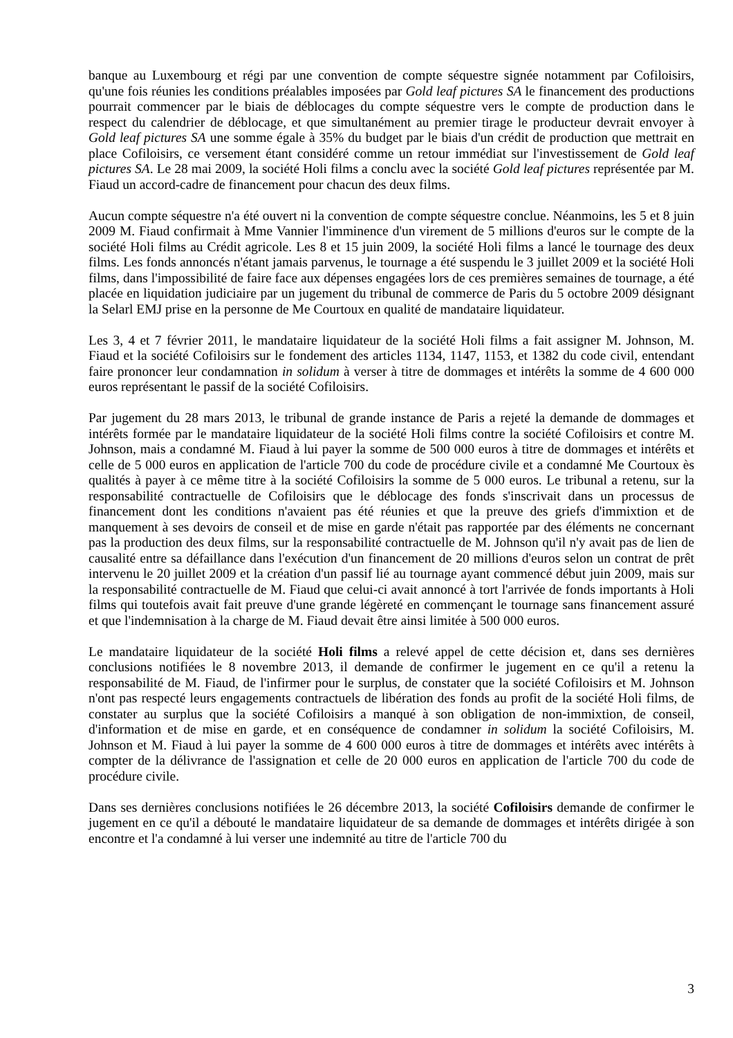banque au Luxembourg et régi par une convention de compte séquestre signée notamment par Cofiloisirs, qu'une fois réunies les conditions préalables imposées par Gold leaf pictures SA le financement des productions pourrait commencer par le biais de déblocages du compte séquestre vers le compte de production dans le respect du calendrier de déblocage, et que simultanément au premier tirage le producteur devrait envoyer à Gold leaf pictures SA une somme égale à 35% du budget par le biais d'un crédit de production que mettrait en place Cofiloisirs, ce versement étant considéré comme un retour immédiat sur l'investissement de Gold leaf pictures SA. Le 28 mai 2009, la société Holi films a conclu avec la société Gold leaf pictures représentée par M. Fiaud un accord-cadre de financement pour chacun des deux films.
Aucun compte séquestre n'a été ouvert ni la convention de compte séquestre conclue. Néanmoins, les 5 et 8 juin 2009 M. Fiaud confirmait à Mme Vannier l'imminence d'un virement de 5 millions d'euros sur le compte de la société Holi films au Crédit agricole. Les 8 et 15 juin 2009, la société Holi films a lancé le tournage des deux films. Les fonds annoncés n'étant jamais parvenus, le tournage a été suspendu le 3 juillet 2009 et la société Holi films, dans l'impossibilité de faire face aux dépenses engagées lors de ces premières semaines de tournage, a été placée en liquidation judiciaire par un jugement du tribunal de commerce de Paris du 5 octobre 2009 désignant la Selarl EMJ prise en la personne de Me Courtoux en qualité de mandataire liquidateur.
Les 3, 4 et 7 février 2011, le mandataire liquidateur de la société Holi films a fait assigner M. Johnson, M. Fiaud et la société Cofiloisirs sur le fondement des articles 1134, 1147, 1153, et 1382 du code civil, entendant faire prononcer leur condamnation in solidum à verser à titre de dommages et intérêts la somme de 4 600 000 euros représentant le passif de la société Cofiloisirs.
Par jugement du 28 mars 2013, le tribunal de grande instance de Paris a rejeté la demande de dommages et intérêts formée par le mandataire liquidateur de la société Holi films contre la société Cofiloisirs et contre M. Johnson, mais a condamné M. Fiaud à lui payer la somme de 500 000 euros à titre de dommages et intérêts et celle de 5 000 euros en application de l'article 700 du code de procédure civile et a condamné Me Courtoux ès qualités à payer à ce même titre à la société Cofiloisirs la somme de 5 000 euros. Le tribunal a retenu, sur la responsabilité contractuelle de Cofiloisirs que le déblocage des fonds s'inscrivait dans un processus de financement dont les conditions n'avaient pas été réunies et que la preuve des griefs d'immixtion et de manquement à ses devoirs de conseil et de mise en garde n'était pas rapportée par des éléments ne concernant pas la production des deux films, sur la responsabilité contractuelle de M. Johnson qu'il n'y avait pas de lien de causalité entre sa défaillance dans l'exécution d'un financement de 20 millions d'euros selon un contrat de prêt intervenu le 20 juillet 2009 et la création d'un passif lié au tournage ayant commencé début juin 2009, mais sur la responsabilité contractuelle de M. Fiaud que celui-ci avait annoncé à tort l'arrivée de fonds importants à Holi films qui toutefois avait fait preuve d'une grande légèreté en commençant le tournage sans financement assuré et que l'indemnisation à la charge de M. Fiaud devait être ainsi limitée à 500 000 euros.
Le mandataire liquidateur de la société Holi films a relevé appel de cette décision et, dans ses dernières conclusions notifiées le 8 novembre 2013, il demande de confirmer le jugement en ce qu'il a retenu la responsabilité de M. Fiaud, de l'infirmer pour le surplus, de constater que la société Cofiloisirs et M. Johnson n'ont pas respecté leurs engagements contractuels de libération des fonds au profit de la société Holi films, de constater au surplus que la société Cofiloisirs a manqué à son obligation de non-immixtion, de conseil, d'information et de mise en garde, et en conséquence de condamner in solidum la société Cofiloisirs, M. Johnson et M. Fiaud à lui payer la somme de 4 600 000 euros à titre de dommages et intérêts avec intérêts à compter de la délivrance de l'assignation et celle de 20 000 euros en application de l'article 700 du code de procédure civile.
Dans ses dernières conclusions notifiées le 26 décembre 2013, la société Cofiloisirs demande de confirmer le jugement en ce qu'il a débouté le mandataire liquidateur de sa demande de dommages et intérêts dirigée à son encontre et l'a condamné à lui verser une indemnité au titre de l'article 700 du
3